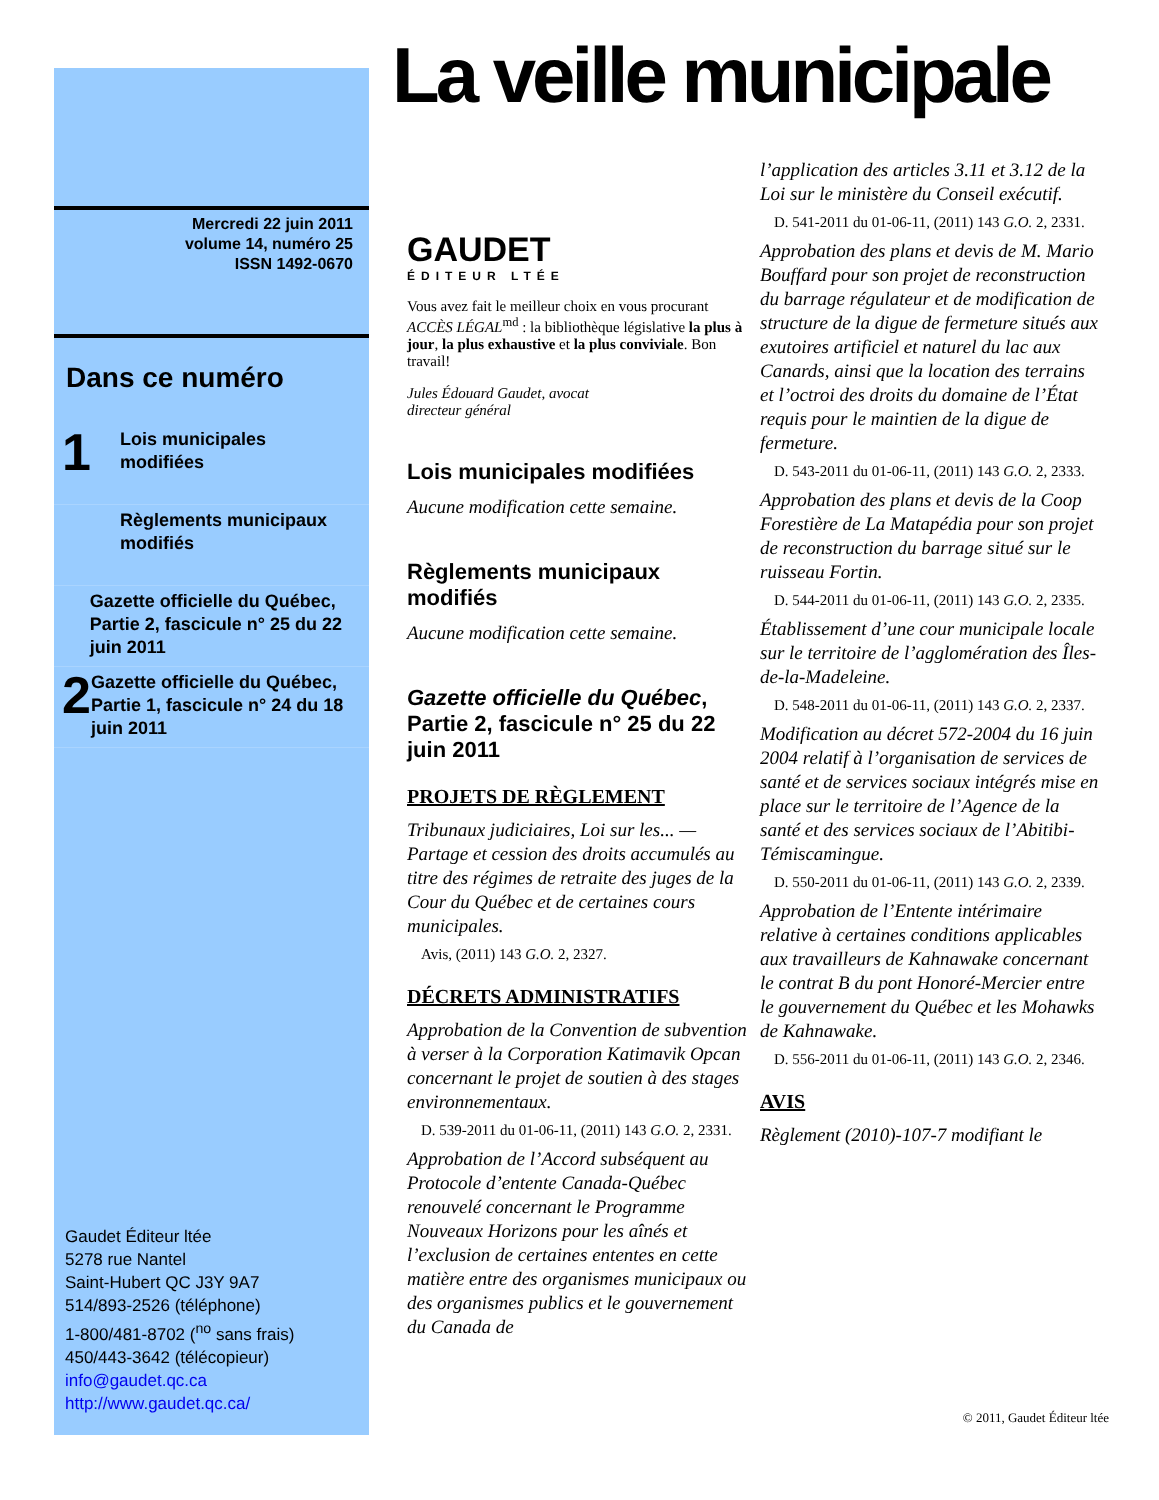Mercredi 22 juin 2011
volume 14, numéro 25
ISSN 1492-0670
Dans ce numéro
1
Lois municipales
modifiées
Règlements municipaux
modifiés
Gazette officielle du Québec, Partie 2, fascicule n° 25 du 22 juin 2011
2
Gazette officielle du Québec, Partie 1, fascicule n° 24 du 18 juin 2011
Gaudet Éditeur ltée
5278 rue Nantel
Saint-Hubert QC J3Y 9A7
514/893-2526 (téléphone)
1-800/481-8702 (<sup>no</sup> sans frais)
450/443-3642 (télécopieur)
info@gaudet.qc.ca
http://www.gaudet.qc.ca/
La veille municipale
GAUDET
ÉDITEUR LTÉE
Vous avez fait le meilleur choix en vous procurant ACCÈS LÉGAL<sup>md</sup> : la bibliothèque législative la plus à jour, la plus exhaustive et la plus conviviale. Bon travail!
Jules Édouard Gaudet, avocat
directeur général
Lois municipales modifiées
Aucune modification cette semaine.
Règlements municipaux modifiés
Aucune modification cette semaine.
Gazette officielle du Québec, Partie 2, fascicule n° 25 du 22 juin 2011
PROJETS DE RÈGLEMENT
Tribunaux judiciaires, Loi sur les... — Partage et cession des droits accumulés au titre des régimes de retraite des juges de la Cour du Québec et de certaines cours municipales.
Avis, (2011) 143 G.O. 2, 2327.
DÉCRETS ADMINISTRATIFS
Approbation de la Convention de subvention à verser à la Corporation Katimavik Opcan concernant le projet de soutien à des stages environnementaux.
D. 539-2011 du 01-06-11, (2011) 143 G.O. 2, 2331.
Approbation de l’Accord subséquent au Protocole d’entente Canada-Québec renouvelé concernant le Programme Nouveaux Horizons pour les aînés et l’exclusion de certaines ententes en cette matière entre des organismes municipaux ou des organismes publics et le gouvernement du Canada de
l’application des articles 3.11 et 3.12 de la Loi sur le ministère du Conseil exécutif.
D. 541-2011 du 01-06-11, (2011) 143 G.O. 2, 2331.
Approbation des plans et devis de M. Mario Bouffard pour son projet de reconstruction du barrage régulateur et de modification de structure de la digue de fermeture situés aux exutoires artificiel et naturel du lac aux Canards, ainsi que la location des terrains et l’octroi des droits du domaine de l’État requis pour le maintien de la digue de fermeture.
D. 543-2011 du 01-06-11, (2011) 143 G.O. 2, 2333.
Approbation des plans et devis de la Coop Forestière de La Matapédia pour son projet de reconstruction du barrage situé sur le ruisseau Fortin.
D. 544-2011 du 01-06-11, (2011) 143 G.O. 2, 2335.
Établissement d’une cour municipale locale sur le territoire de l’agglomération des Îles-de-la-Madeleine.
D. 548-2011 du 01-06-11, (2011) 143 G.O. 2, 2337.
Modification au décret 572-2004 du 16 juin 2004 relatif à l’organisation de services de santé et de services sociaux intégrés mise en place sur le territoire de l’Agence de la santé et des services sociaux de l’Abitibi-Témiscamingue.
D. 550-2011 du 01-06-11, (2011) 143 G.O. 2, 2339.
Approbation de l’Entente intérimaire relative à certaines conditions applicables aux travailleurs de Kahnawake concernant le contrat B du pont Honoré-Mercier entre le gouvernement du Québec et les Mohawks de Kahnawake.
D. 556-2011 du 01-06-11, (2011) 143 G.O. 2, 2346.
AVIS
Règlement (2010)-107-7 modifiant le
© 2011, Gaudet Éditeur ltée